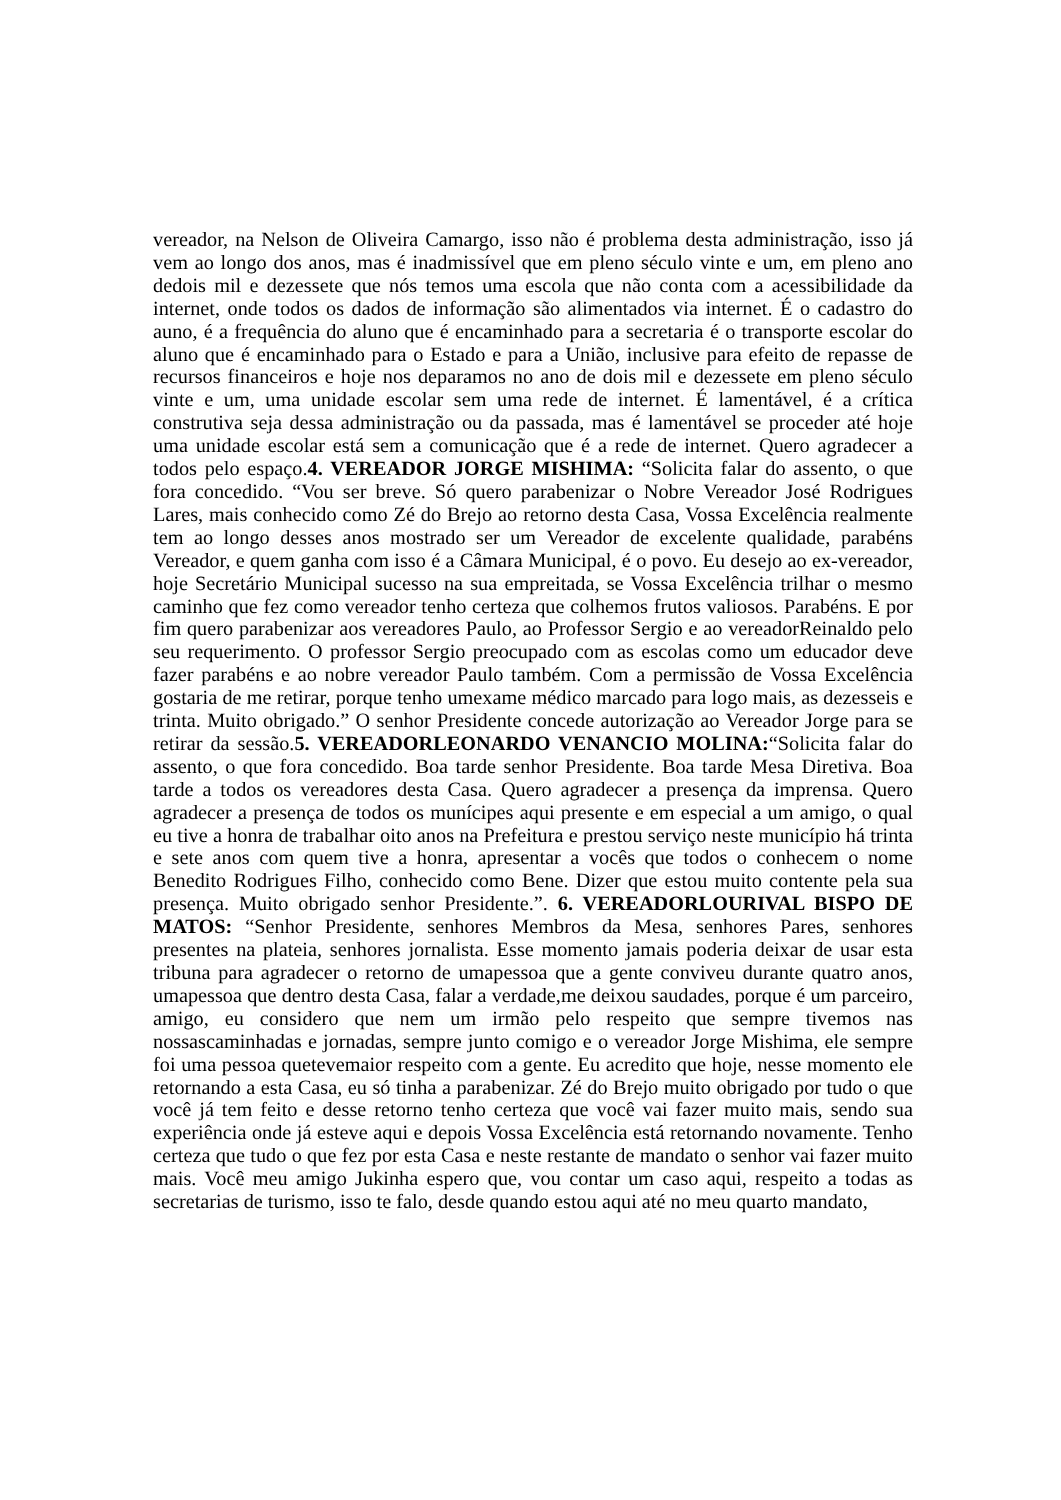vereador, na Nelson de Oliveira Camargo, isso não é problema desta administração, isso já vem ao longo dos anos, mas é inadmissível que em pleno século vinte e um, em pleno ano dedois mil e dezessete que nós temos uma escola que não conta com a acessibilidade da internet, onde todos os dados de informação são alimentados via internet. É o cadastro do auno, é a frequência do aluno que é encaminhado para a secretaria é o transporte escolar do aluno que é encaminhado para o Estado e para a União, inclusive para efeito de repasse de recursos financeiros e hoje nos deparamos no ano de dois mil e dezessete em pleno século vinte e um, uma unidade escolar sem uma rede de internet. É lamentável, é a crítica construtiva seja dessa administração ou da passada, mas é lamentável se proceder até hoje uma unidade escolar está sem a comunicação que é a rede de internet. Quero agradecer a todos pelo espaço.4. VEREADOR JORGE MISHIMA: “Solicita falar do assento, o que fora concedido. “Vou ser breve. Só quero parabenizar o Nobre Vereador José Rodrigues Lares, mais conhecido como Zé do Brejo ao retorno desta Casa, Vossa Excelência realmente tem ao longo desses anos mostrado ser um Vereador de excelente qualidade, parabéns Vereador, e quem ganha com isso é a Câmara Municipal, é o povo. Eu desejo ao ex-vereador, hoje Secretário Municipal sucesso na sua empreitada, se Vossa Excelência trilhar o mesmo caminho que fez como vereador tenho certeza que colhemos frutos valiosos. Parabéns. E por fim quero parabenizar aos vereadores Paulo, ao Professor Sergio e ao vereadorReinaldo pelo seu requerimento. O professor Sergio preocupado com as escolas como um educador deve fazer parabéns e ao nobre vereador Paulo também. Com a permissão de Vossa Excelência gostaria de me retirar, porque tenho umexame médico marcado para logo mais, as dezesseis e trinta. Muito obrigado.” O senhor Presidente concede autorização ao Vereador Jorge para se retirar da sessão.5. VEREADORLEONARDO VENANCIO MOLINA:“Solicita falar do assento, o que fora concedido. Boa tarde senhor Presidente. Boa tarde Mesa Diretiva. Boa tarde a todos os vereadores desta Casa. Quero agradecer a presença da imprensa. Quero agradecer a presença de todos os munícipes aqui presente e em especial a um amigo, o qual eu tive a honra de trabalhar oito anos na Prefeitura e prestou serviço neste município há trinta e sete anos com quem tive a honra, apresentar a vocês que todos o conhecem o nome Benedito Rodrigues Filho, conhecido como Bene. Dizer que estou muito contente pela sua presença. Muito obrigado senhor Presidente.”. 6. VEREADORLOURIVAL BISPO DE MATOS: “Senhor Presidente, senhores Membros da Mesa, senhores Pares, senhores presentes na plateia, senhores jornalista. Esse momento jamais poderia deixar de usar esta tribuna para agradecer o retorno de umapessoa que a gente conviveu durante quatro anos, umapessoa que dentro desta Casa, falar a verdade,me deixou saudades, porque é um parceiro, amigo, eu considero que nem um irmão pelo respeito que sempre tivemos nas nossascaminhadas e jornadas, sempre junto comigo e o vereador Jorge Mishima, ele sempre foi uma pessoa quetevemaior respeito com a gente. Eu acredito que hoje, nesse momento ele retornando a esta Casa, eu só tinha a parabenizar. Zé do Brejo muito obrigado por tudo o que você já tem feito e desse retorno tenho certeza que você vai fazer muito mais, sendo sua experiência onde já esteve aqui e depois Vossa Excelência está retornando novamente. Tenho certeza que tudo o que fez por esta Casa e neste restante de mandato o senhor vai fazer muito mais. Você meu amigo Jukinha espero que, vou contar um caso aqui, respeito a todas as secretarias de turismo, isso te falo, desde quando estou aqui até no meu quarto mandato,